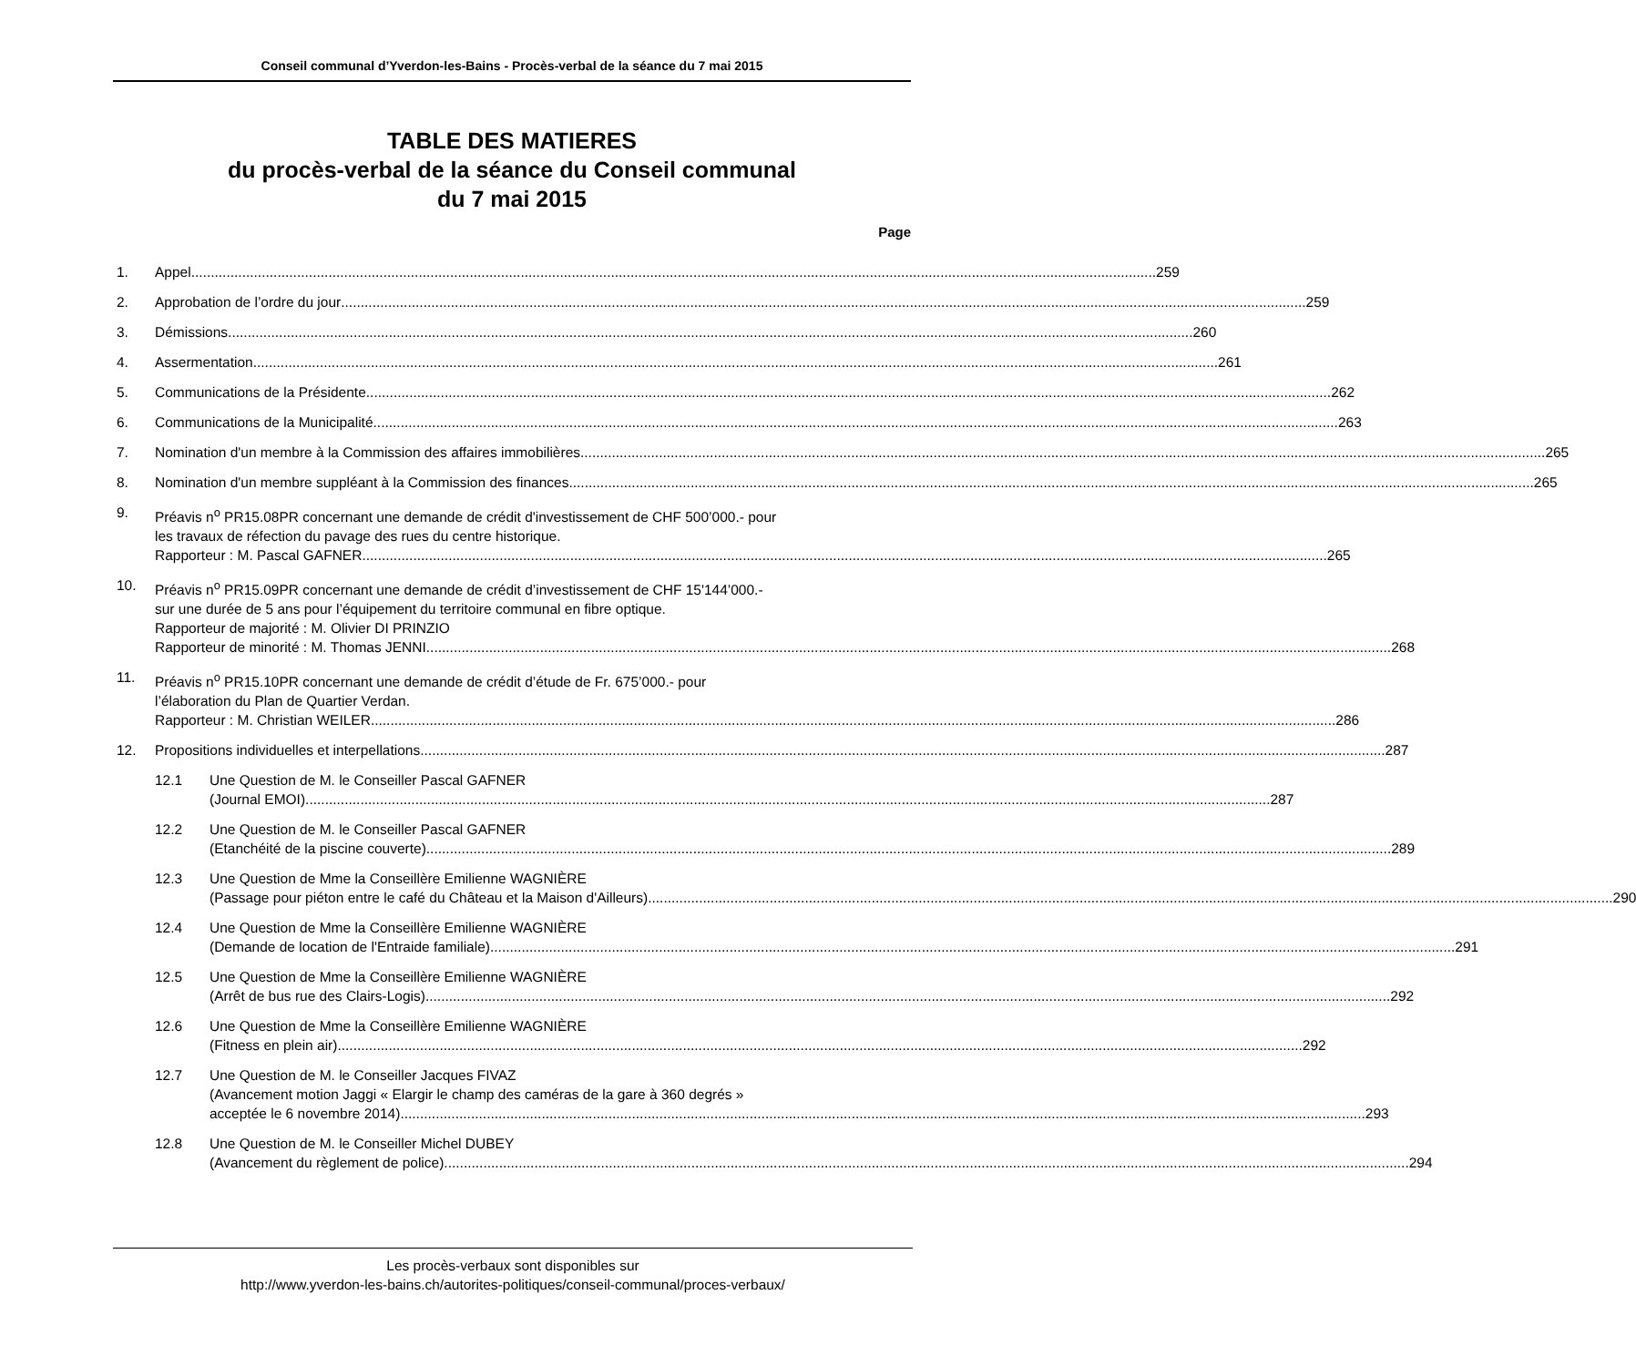Conseil communal d’Yverdon-les-Bains - Procès-verbal de la séance du 7 mai 2015
TABLE DES MATIERES
du procès-verbal de la séance du Conseil communal
du 7 mai 2015
Page
1. Appel 259
2. Approbation de l’ordre du jour 259
3. Démissions 260
4. Assermentation 261
5. Communications de la Présidente 262
6. Communications de la Municipalité 263
7. Nomination d'un membre à la Commission des affaires immobilières 265
8. Nomination d'un membre suppléant à la Commission des finances 265
9. Préavis n<sup>o</sup> PR15.08PR concernant une demande de crédit d'investissement de CHF 500’000.- pour
les travaux de réfection du pavage des rues du centre historique.
Rapporteur : M. Pascal GAFNER 265
10. Préavis n<sup>o</sup> PR15.09PR concernant une demande de crédit d’investissement de CHF 15'144’000.-
sur une durée de 5 ans pour l’équipement du territoire communal en fibre optique.
Rapporteur de majorité : M. Olivier DI PRINZIO
Rapporteur de minorité : M. Thomas JENNI 268
11. Préavis n<sup>o</sup> PR15.10PR concernant une demande de crédit d’étude de Fr. 675’000.- pour
l’élaboration du Plan de Quartier Verdan.
Rapporteur : M. Christian WEILER 286
12. Propositions individuelles et interpellations 287
12.1 Une Question de M. le Conseiller Pascal GAFNER
(Journal EMOI) 287
12.2 Une Question de M. le Conseiller Pascal GAFNER
(Etanchéité de la piscine couverte) 289
12.3 Une Question de Mme la Conseillère Emilienne WAGNIÈRE
(Passage pour piéton entre le café du Château et la Maison d'Ailleurs) 290
12.4 Une Question de Mme la Conseillère Emilienne WAGNIÈRE
(Demande de location de l'Entraide familiale) 291
12.5 Une Question de Mme la Conseillère Emilienne WAGNIÈRE
(Arrêt de bus rue des Clairs-Logis) 292
12.6 Une Question de Mme la Conseillère Emilienne WAGNIÈRE
(Fitness en plein air) 292
12.7 Une Question de M. le Conseiller Jacques FIVAZ
(Avancement motion Jaggi « Elargir le champ des caméras de la gare à 360 degrés »
acceptée le 6 novembre 2014) 293
12.8 Une Question de M. le Conseiller Michel DUBEY
(Avancement du règlement de police) 294
Les procès-verbaux sont disponibles sur
http://www.yverdon-les-bains.ch/autorites-politiques/conseil-communal/proces-verbaux/